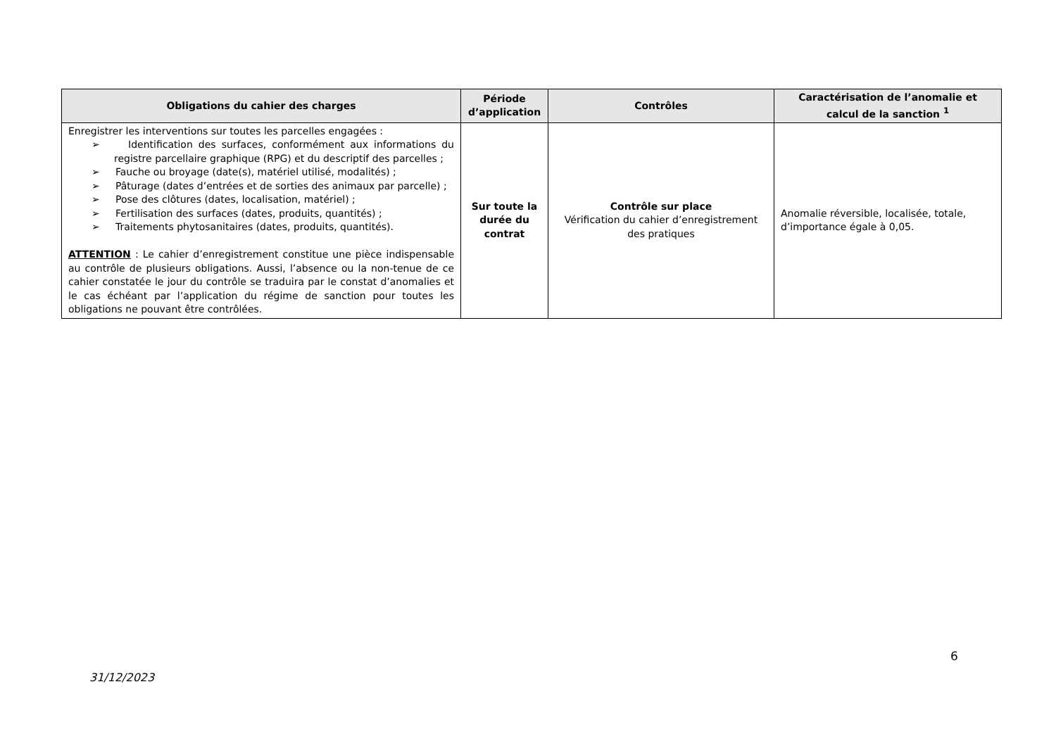| Obligations du cahier des charges | Période d’application | Contrôles | Caractérisation de l’anomalie et calcul de la sanction <sup>1</sup> |
| --- | --- | --- | --- |
| Enregistrer les interventions sur toutes les parcelles engagées : ➢ Identification des surfaces, conformément aux informations du registre parcellaire graphique (RPG) et du descriptif des parcelles ; ➢ Fauche ou broyage (date(s), matériel utilisé, modalités) ; ➢ Pâturage (dates d’entrées et de sorties des animaux par parcelle) ; ➢ Pose des clôtures (dates, localisation, matériel) ; ➢ Fertilisation des surfaces (dates, produits, quantités) ; ➢ Traitements phytosanitaires (dates, produits, quantités). ATTENTION : Le cahier d’enregistrement constitue une pièce indispensable au contrôle de plusieurs obligations. Aussi, l’absence ou la non-tenue de ce cahier constatée le jour du contrôle se traduira par le constat d’anomalies et le cas échéant par l’application du régime de sanction pour toutes les obligations ne pouvant être contrôlées. | Sur toute la durée du contrat | Contrôle sur place Vérification du cahier d’enregistrement des pratiques | Anomalie réversible, localisée, totale, d’importance égale à 0,05. |
6
31/12/2023